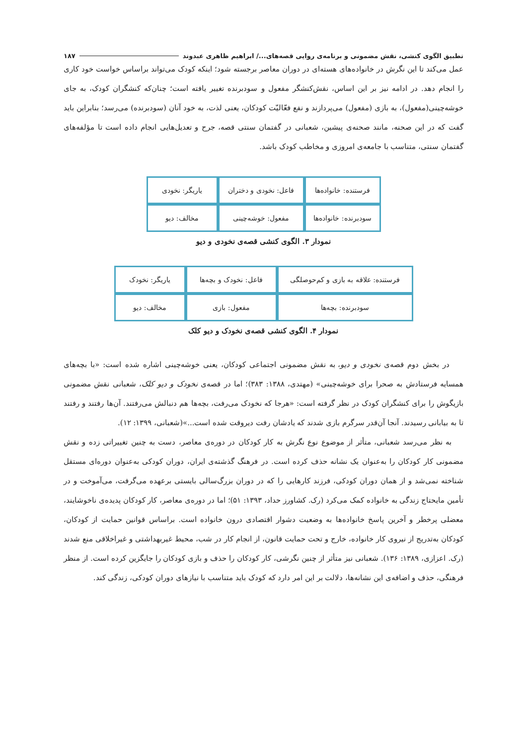تطبیق الگوی کنشی، نقش مضمونی و برنامه‌ی روایی قصه‌های.../ ابراهیم ظاهری عبدوند ۱۸۷
عمل می‌کند تا این نگرش در خانواده‌های هسته‌ای در دوران معاصر برجسته شود؛ اینکه کودک می‌تواند براساس خواست خود کاری را انجام دهد. در ادامه نیز بر این اساس، نقش‌کنشگر مفعول و سودبرنده تغییر یافته است؛ چنان‌که کنشگران کودک، به جای خوشه‌چینی(مفعول)، به بازی (مفعول) می‌پردازند و نفع فعّالیّت کودکان، یعنی لذت، به خود آنان (سودبرنده) می‌رسد؛ بنابراین باید گفت که در این صحنه، مانند صحنه‌ی پیشین، شعبانی در گفتمان سنتی قصه، جرح و تعدیل‌هایی انجام داده است تا مؤلفه‌های گفتمان سنتی، متناسب با جامعه‌ی امروزی و مخاطب کودک باشد.
| فرستنده: خانواده‌ها | فاعل: نخودی و دختران | یاریگر: نخودی |
| سودبرنده: خانواده‌ها | مفعول: خوشه‌چینی | مخالف: دیو |
نمودار ۳. الگوی کنشی قصه‌ی نخودی و دیو
| فرستنده: علاقه به بازی و کم‌حوصلگی | فاعل: نخودک و بچه‌ها | یاریگر: نخودک |
| سودبرنده: بچه‌ها | مفعول: بازی | مخالف: دیو |
نمودار ۴. الگوی کنشی قصه‌ی نخودک و دیو کلک
در بخش دوم قصه‌ی نخودی و دیو، به نقش مضمونی اجتماعی کودکان، یعنی خوشه‌چینی اشاره شده است: «با بچه‌های همسایه فرستادش به صحرا برای خوشه‌چینی» (مهتدی، ۱۳۸۸: ۳۸۳)؛ اما در قصه‌ی نخودک و دیو کلک، شعبانی نقش مضمونی بازیگوش را برای کنشگران کودک در نظر گرفته است: «هرجا که نخودک می‌رفت، بچه‌ها هم دنبالش می‌رفتند. آن‌ها رفتند و رفتند تا به بیابانی رسیدند. آنجا آن‌قدر سرگرم بازی شدند که یادشان رفت دیروقت شده است...»(شعبانی، ۱۳۹۹: ۱۲).
به نظر می‌رسد شعبانی، متأثر از موضوع نوع نگرش به کار کودکان در دوره‌ی معاصر، دست به چنین تغییراتی زده و نقش مضمونی کار کودکان را به‌عنوان یک نشانه حذف کرده است. در فرهنگ گذشته‌ی ایران، دوران کودکی به‌عنوان دوره‌ای مستقل شناخته نمی‌شد و از همان دوران کودکی، فرزند کارهایی را که در دوران بزرگ‌سالی بایستی برعهده می‌گرفت، می‌آموخت و در تأمین مایحتاج زندگی به خانواده کمک می‌کرد (رک. کشاورز حداد، ۱۳۹۳: ۵۱)؛ اما در دوره‌ی معاصر، کار کودکان پدیده‌ی ناخوشایند، معضلی پرخطر و آخرین پاسخ خانواده‌ها به وضعیت دشوار اقتصادی درون خانواده است. براساس قوانین حمایت از کودکان، کودکان به‌تدریج از نیروی کار خانواده، خارج و تحت حمایت قانون، از انجام کار در شب، محیط غیربهداشتی و غیراخلاقی منع شدند (رک. اعزازی، ۱۳۸۹: ۱۳۶). شعبانی نیز متأثر از چنین نگرشی، کار کودکان را حذف و بازی کودکان را جایگزین کرده است. از منظر فرهنگی، حذف و اضافه‌ی این نشانه‌ها، دلالت بر این امر دارد که کودک باید متناسب با نیازهای دوران کودکی، زندگی کند.